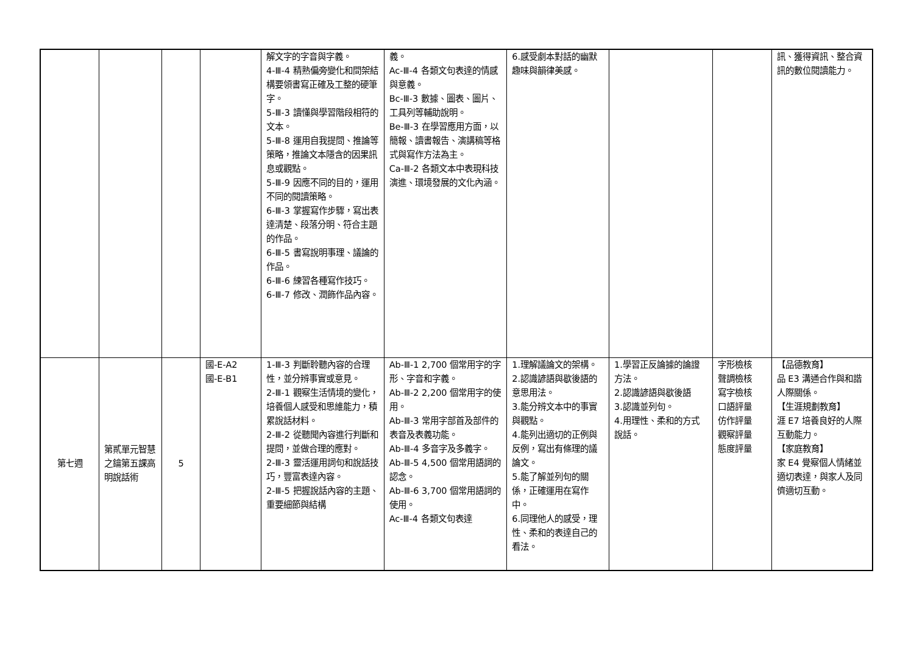| | | | | 解文字的字音與字義。 4-Ⅲ-4 精熟偏旁變化和間架結構要領書寫正確及工整的硬筆字。 5-Ⅲ-3 讀懂與學習階段相符的文本。 5-Ⅲ-8 運用自我提問、推論等策略，推論文本隱含的因果訊息或觀點。 5-Ⅲ-9 因應不同的目的，運用不同的閱讀策略。 6-Ⅲ-3 掌握寫作步驟，寫出表達清楚、段落分明、符合主題的作品。 6-Ⅲ-5 書寫說明事理、議論的作品。 6-Ⅲ-6 練習各種寫作技巧。 6-Ⅲ-7 修改、潤飾作品內容。 | 義。 Ac-Ⅲ-4 各類文句表達的情感與意義。 Bc-Ⅲ-3 數據、圖表、圖片、工具列等輔助說明。 Be-Ⅲ-3 在學習應用方面，以簡報、讀書報告、演講稿等格式與寫作方法為主。 Ca-Ⅲ-2 各類文本中表現科技演進、環境發展的文化內涵。 | 6.感受劇本對話的幽默趣味與韻律美感。 | | | 訊、獲得資訊、整合資訊的數位閱讀能力。 |
| 第七週 | 第貳單元智慧之鑰第五課高明說話術 | 5 | 國-E-A2 國-E-B1 | 1-Ⅲ-3 判斷聆聽內容的合理性，並分辨事實或意見。 2-Ⅲ-1 觀察生活情境的變化，培養個人感受和思維能力，積累說話材料。 2-Ⅲ-2 從聽聞內容進行判斷和提問，並做合理的應對。 2-Ⅲ-3 靈活運用詞句和說話技巧，豐富表達內容。 2-Ⅲ-5 把握說話內容的主題、重要細節與結構 | Ab-Ⅲ-1 2,700 個常用字的字形、字音和字義。 Ab-Ⅲ-2 2,200 個常用字的使用。 Ab-Ⅲ-3 常用字部首及部件的表音及表義功能。 Ab-Ⅲ-4 多音字及多義字。 Ab-Ⅲ-5 4,500 個常用語詞的認念。 Ab-Ⅲ-6 3,700 個常用語詞的使用。 Ac-Ⅲ-4 各類文句表達 | 1.理解議論文的架構。 2.認識諺語與歇後語的意思用法。 3.能分辨文本中的事實與觀點。 4.能列出適切的正例與反例，寫出有條理的議論文。 5.能了解並列句的關係，正確運用在寫作中。 6.同理他人的感受，理性、柔和的表達自己的看法。 | 1.學習正反論據的論證方法。 2.認識諺語與歇後語 3.認識並列句。 4.用理性、柔和的方式說話。 | 字形檢核 聲調檢核 寫字檢核 口語評量 仿作評量 觀察評量 態度評量 | 【品德教育】 品 E3 溝通合作與和諧人際關係。 【生涯規劃教育】 涯 E7 培養良好的人際互動能力。 【家庭教育】 家 E4 覺察個人情緒並適切表達，與家人及同儕適切互動。 |